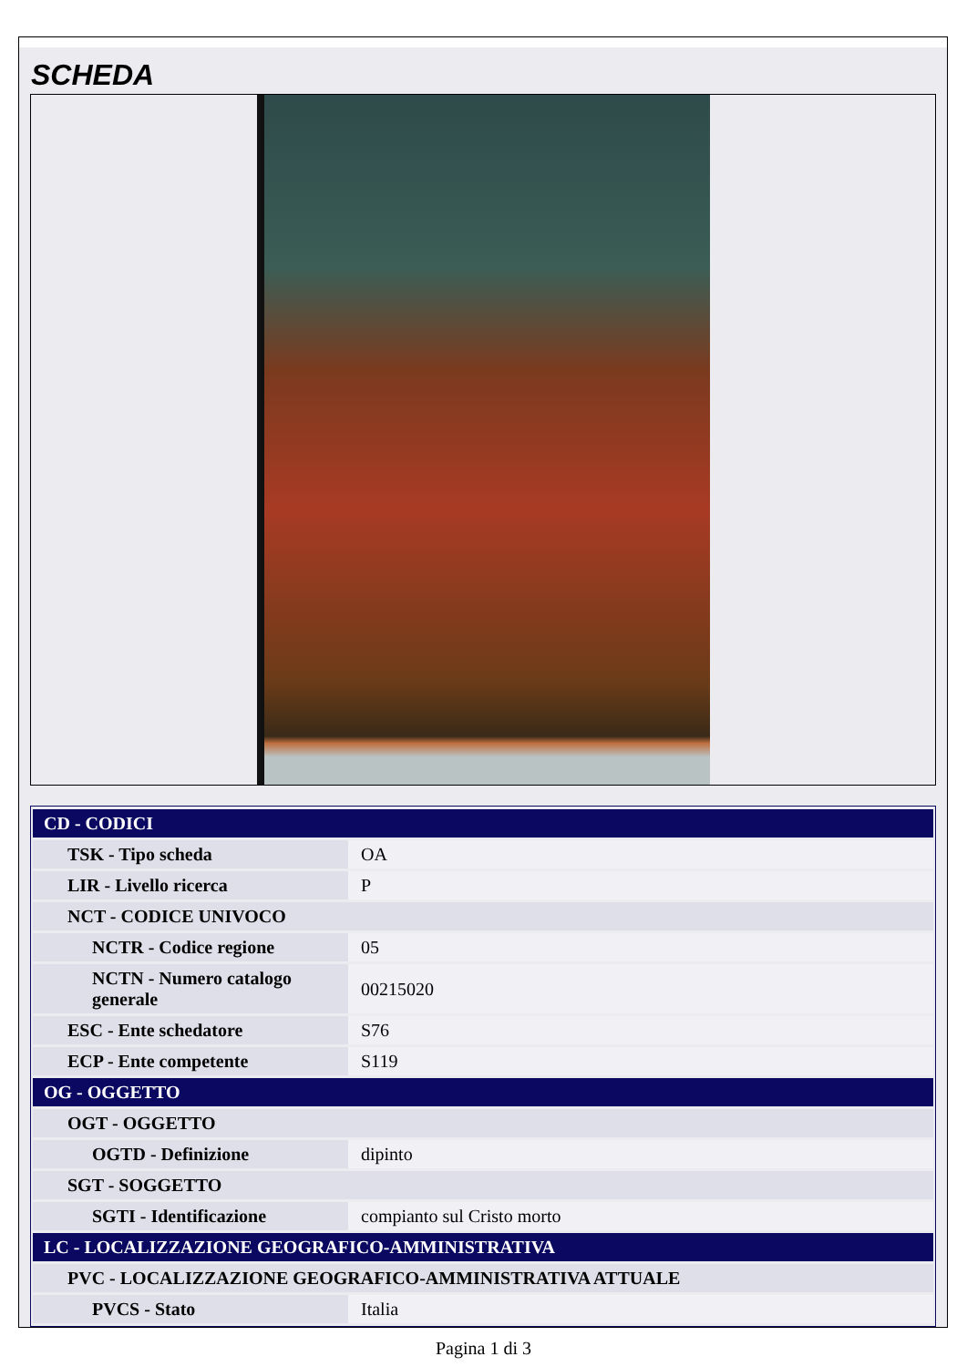SCHEDA
| CD - CODICI | |
| TSK - Tipo scheda | OA |
| LIR - Livello ricerca | P |
| NCT - CODICE UNIVOCO | |
| NCTR - Codice regione | 05 |
| NCTN - Numero catalogo generale | 00215020 |
| ESC - Ente schedatore | S76 |
| ECP - Ente competente | S119 |
| OG - OGGETTO | |
| OGT - OGGETTO | |
| OGTD - Definizione | dipinto |
| SGT - SOGGETTO | |
| SGTI - Identificazione | compianto sul Cristo morto |
| LC - LOCALIZZAZIONE GEOGRAFICO-AMMINISTRATIVA | |
| PVC - LOCALIZZAZIONE GEOGRAFICO-AMMINISTRATIVA ATTUALE | |
| PVCS - Stato | Italia |
Pagina 1 di 3